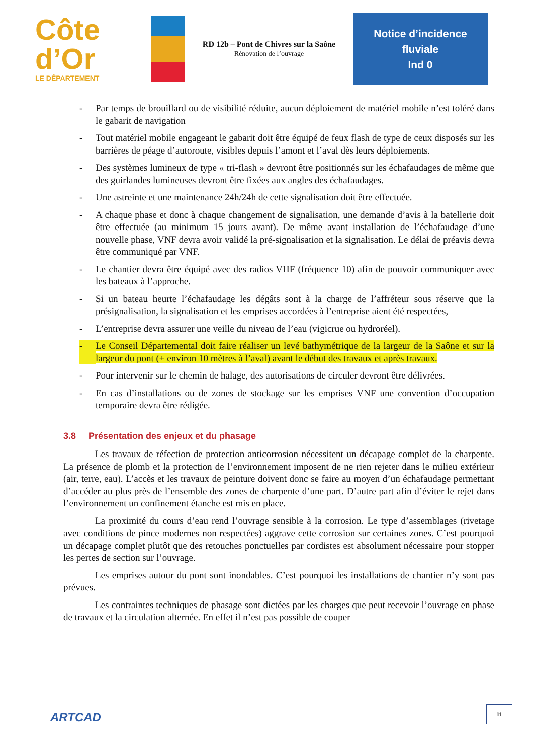Côte
d’Or
LE DÉPARTEMENT
RD 12b – Pont de Chivres sur la Saône
Rénovation de l’ouvrage
Notice d’incidence
fluviale
Ind 0
- Par temps de brouillard ou de visibilité réduite, aucun déploiement de matériel mobile n’est toléré dans le gabarit de navigation
- Tout matériel mobile engageant le gabarit doit être équipé de feux flash de type de ceux disposés sur les barrières de péage d’autoroute, visibles depuis l’amont et l’aval dès leurs déploiements.
- Des systèmes lumineux de type « tri-flash » devront être positionnés sur les échafaudages de même que des guirlandes lumineuses devront être fixées aux angles des échafaudages.
- Une astreinte et une maintenance 24h/24h de cette signalisation doit être effectuée.
- A chaque phase et donc à chaque changement de signalisation, une demande d’avis à la batellerie doit être effectuée (au minimum 15 jours avant). De même avant installation de l’échafaudage d’une nouvelle phase, VNF devra avoir validé la pré-signalisation et la signalisation. Le délai de préavis devra être communiqué par VNF.
- Le chantier devra être équipé avec des radios VHF (fréquence 10) afin de pouvoir communiquer avec les bateaux à l’approche.
- Si un bateau heurte l’échafaudage les dégâts sont à la charge de l’affréteur sous réserve que la présignalisation, la signalisation et les emprises accordées à l’entreprise aient été respectées,
- L’entreprise devra assurer une veille du niveau de l’eau (vigicrue ou hydroréel).
- Le Conseil Départemental doit faire réaliser un levé bathymétrique de la largeur de la Saône et sur la largeur du pont (+ environ 10 mètres à l’aval) avant le début des travaux et après travaux.
- Pour intervenir sur le chemin de halage, des autorisations de circuler devront être délivrées.
- En cas d’installations ou de zones de stockage sur les emprises VNF une convention d’occupation temporaire devra être rédigée.
3.8 Présentation des enjeux et du phasage
Les travaux de réfection de protection anticorrosion nécessitent un décapage complet de la charpente. La présence de plomb et la protection de l’environnement imposent de ne rien rejeter dans le milieu extérieur (air, terre, eau). L’accès et les travaux de peinture doivent donc se faire au moyen d’un échafaudage permettant d’accéder au plus près de l’ensemble des zones de charpente d’une part. D’autre part afin d’éviter le rejet dans l’environnement un confinement étanche est mis en place.
La proximité du cours d’eau rend l’ouvrage sensible à la corrosion. Le type d’assemblages (rivetage avec conditions de pince modernes non respectées) aggrave cette corrosion sur certaines zones. C’est pourquoi un décapage complet plutôt que des retouches ponctuelles par cordistes est absolument nécessaire pour stopper les pertes de section sur l’ouvrage.
Les emprises autour du pont sont inondables. C’est pourquoi les installations de chantier n’y sont pas prévues.
Les contraintes techniques de phasage sont dictées par les charges que peut recevoir l’ouvrage en phase de travaux et la circulation alternée. En effet il n’est pas possible de couper
ARTCAD
11